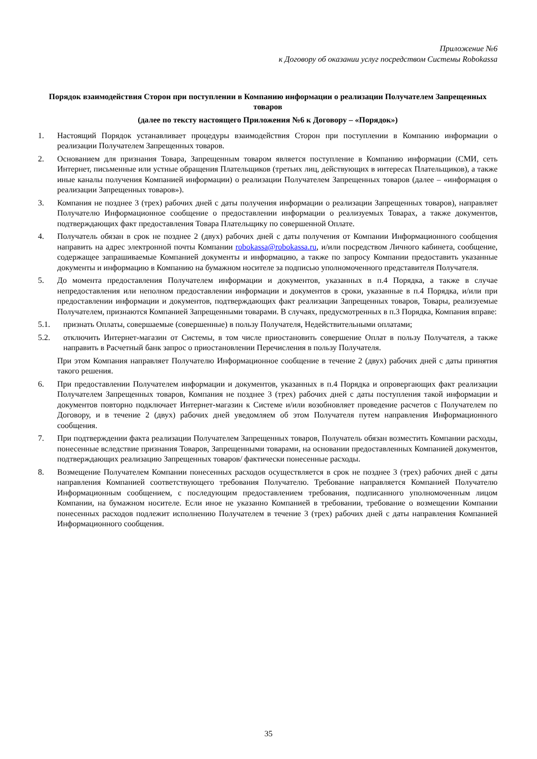Приложение №6
к Договору об оказании услуг посредством Системы Robokassa
Порядок взаимодействия Сторон при поступлении в Компанию информации о реализации Получателем Запрещенных товаров
(далее по тексту настоящего Приложения №6 к Договору – «Порядок»)
1. Настоящий Порядок устанавливает процедуры взаимодействия Сторон при поступлении в Компанию информации о реализации Получателем Запрещенных товаров.
2. Основанием для признания Товара, Запрещенным товаром является поступление в Компанию информации (СМИ, сеть Интернет, письменные или устные обращения Плательщиков (третьих лиц, действующих в интересах Плательщиков), а также иные каналы получения Компанией информации) о реализации Получателем Запрещенных товаров (далее – «информация о реализации Запрещенных товаров»).
3. Компания не позднее 3 (трех) рабочих дней с даты получения информации о реализации Запрещенных товаров), направляет Получателю Информационное сообщение о предоставлении информации о реализуемых Товарах, а также документов, подтверждающих факт предоставления Товара Плательщику по совершенной Оплате.
4. Получатель обязан в срок не позднее 2 (двух) рабочих дней с даты получения от Компании Информационного сообщения направить на адрес электронной почты Компании robokassa@robokassa.ru, и/или посредством Личного кабинета, сообщение, содержащее запрашиваемые Компанией документы и информацию, а также по запросу Компании предоставить указанные документы и информацию в Компанию на бумажном носителе за подписью уполномоченного представителя Получателя.
5. До момента предоставления Получателем информации и документов, указанных в п.4 Порядка, а также в случае непредоставления или неполном предоставлении информации и документов в сроки, указанные в п.4 Порядка, и/или при предоставлении информации и документов, подтверждающих факт реализации Запрещенных товаров, Товары, реализуемые Получателем, признаются Компанией Запрещенными товарами. В случаях, предусмотренных в п.3 Порядка, Компания вправе:
5.1. признать Оплаты, совершаемые (совершенные) в пользу Получателя, Недействительными оплатами;
5.2. отключить Интернет-магазин от Системы, в том числе приостановить совершение Оплат в пользу Получателя, а также направить в Расчетный банк запрос о приостановлении Перечисления в пользу Получателя.
При этом Компания направляет Получателю Информационное сообщение в течение 2 (двух) рабочих дней с даты принятия такого решения.
6. При предоставлении Получателем информации и документов, указанных в п.4 Порядка и опровергающих факт реализации Получателем Запрещенных товаров, Компания не позднее 3 (трех) рабочих дней с даты поступления такой информации и документов повторно подключает Интернет-магазин к Системе и/или возобновляет проведение расчетов с Получателем по Договору, и в течение 2 (двух) рабочих дней уведомляем об этом Получателя путем направления Информационного сообщения.
7. При подтверждении факта реализации Получателем Запрещенных товаров, Получатель обязан возместить Компании расходы, понесенные вследствие признания Товаров, Запрещенными товарами, на основании предоставленных Компанией документов, подтверждающих реализацию Запрещенных товаров/ фактически понесенные расходы.
8. Возмещение Получателем Компании понесенных расходов осуществляется в срок не позднее 3 (трех) рабочих дней с даты направления Компанией соответствующего требования Получателю. Требование направляется Компанией Получателю Информационным сообщением, с последующим предоставлением требования, подписанного уполномоченным лицом Компании, на бумажном носителе. Если иное не указанно Компанией в требовании, требование о возмещении Компании понесенных расходов подлежит исполнению Получателем в течение 3 (трех) рабочих дней с даты направления Компанией Информационного сообщения.
35